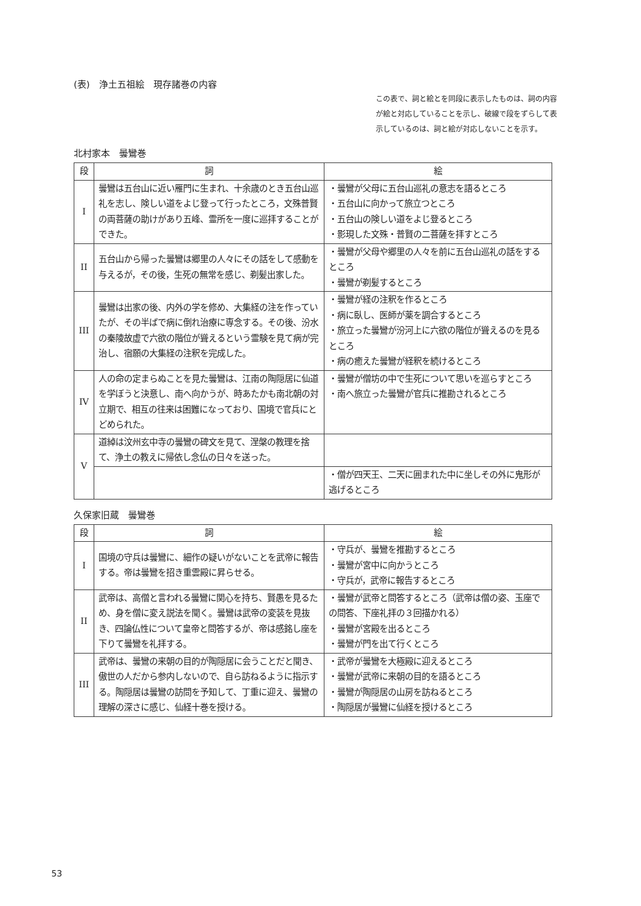(表)　浄土五祖絵　現存諸巻の内容
この表で、詞と絵とを同段に表示したものは、詞の内容が絵と対応していることを示し、破線で段をずらして表示しているのは、詞と絵が対応しないことを示す。
北村家本　曇鸞巻
| 段 | 詞 | 絵 |
| --- | --- | --- |
| I | 曇鸞は五台山に近い雁門に生まれ、十余歳のとき五台山巡礼を志し、険しい道をよじ登って行ったところ，文殊普賢の両菩薩の助けがあり五峰、霊所を一度に巡拝することができた。 | ・曇鸞が父母に五台山巡礼の意志を語るところ ・五台山に向かって旅立つところ ・五台山の険しい道をよじ登るところ ・影現した文殊・普賢の二菩薩を拝すところ |
| II | 五台山から帰った曇鸞は郷里の人々にその話をして感動を与えるが，その後，生死の無常を感じ、剃髪出家した。 | ・曇鸞が父母や郷里の人々を前に五台山巡礼の話をするところ ・曇鸞が剃髪するところ |
| III | 曇鸞は出家の後、内外の学を修め、大集経の注を作っていたが、その半ばで病に倒れ治療に専念する。その後、汾水の秦陵故虚で六欲の階位が聳えるという霊験を見て病が完治し、宿願の大集経の注釈を完成した。 | ・曇鸞が経の注釈を作るところ ・病に臥し、医師が薬を調合するところ ・旅立った曇鸞が汾河上に六欲の階位が聳えるのを見るところ ・病の癒えた曇鸞が経釈を続けるところ |
| IV | 人の命の定まらぬことを見た曇鸞は、江南の陶隠居に仙道を学ぼうと決意し、南へ向かうが、時あたかも南北朝の対立期で、相互の往来は困難になっており、国境で官兵にとどめられた。 | ・曇鸞が僧坊の中で生死について思いを巡らすところ ・南へ旅立った曇鸞が官兵に推勘されるところ |
| V | 道綽は汶州玄中寺の曇鸞の碑文を見て、涅槃の教理を捨て、浄土の教えに帰依し念仏の日々を送った。 | |
| | | ・僧が四天王、二天に囲まれた中に坐しその外に鬼形が逃げるところ |
久保家旧蔵　曇鸞巻
| 段 | 詞 | 絵 |
| --- | --- | --- |
| I | 国境の守兵は曇鸞に、細作の疑いがないことを武帝に報告する。帝は曇鸞を招き重雲殿に昇らせる。 | ・守兵が、曇鸞を推勘するところ ・曇鸞が宮中に向かうところ ・守兵が，武帝に報告するところ |
| II | 武帝は、高僧と言われる曇鸞に関心を持ち、賢愚を見るため、身を僧に変え説法を聞く。曇鸞は武帝の変装を見抜き、四論仏性について皇帝と問答するが、帝は感銘し座を下りて曇鸞を礼拝する。 | ・曇鸞が武帝と問答するところ（武帝は僧の姿、玉座での問答、下座礼拝の３回描かれる） ・曇鸞が宮殿を出るところ ・曇鸞が門を出て行くところ |
| III | 武帝は、曇鸞の来朝の目的が陶隠居に会うことだと聞き、傲世の人だから参内しないので、自ら訪ねるように指示する。陶隠居は曇鸞の訪問を予知して、丁重に迎え、曇鸞の理解の深さに感じ、仙経十巻を授ける。 | ・武帝が曇鸞を大極殿に迎えるところ ・曇鸞が武帝に来朝の目的を語るところ ・曇鸞が陶隠居の山房を訪ねるところ ・陶隠居が曇鸞に仙経を授けるところ |
53